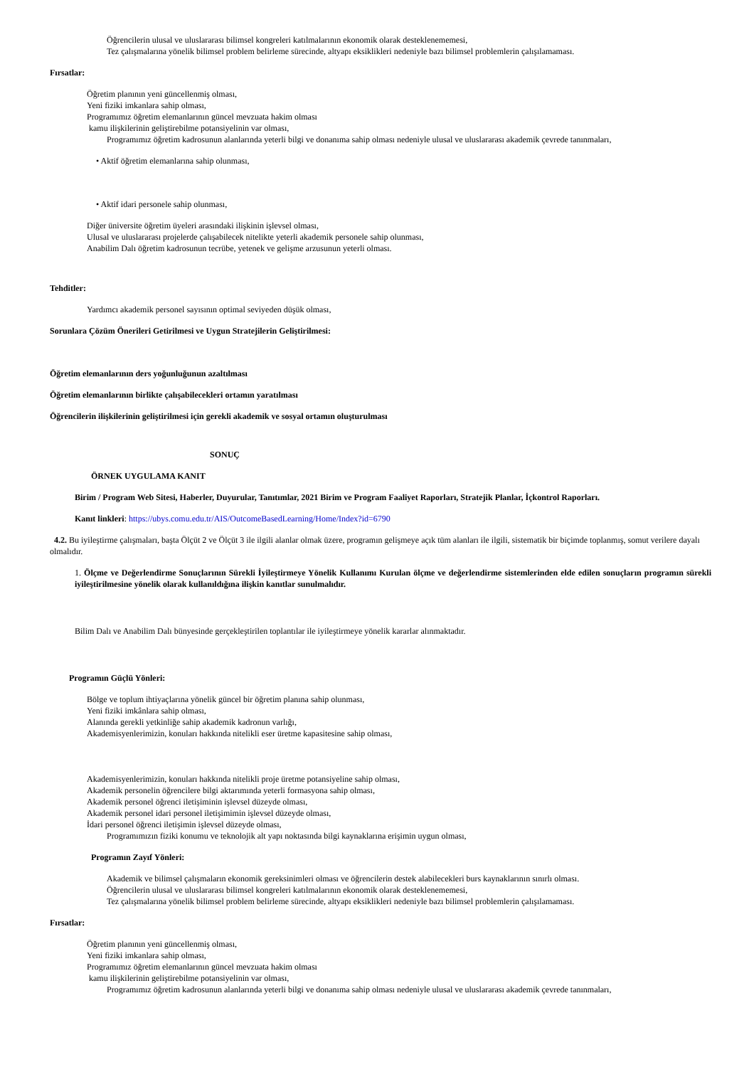Öğrencilerin ulusal ve uluslararası bilimsel kongreleri katılmalarının ekonomik olarak desteklenememesi,
Tez çalışmalarına yönelik bilimsel problem belirleme sürecinde, altyapı eksiklikleri nedeniyle bazı bilimsel problemlerin çalışılamaması.
Fırsatlar:
Öğretim planının yeni güncellenmiş olması,
Yeni fiziki imkanlara sahip olması,
Programımız öğretim elemanlarının güncel mevzuata hakim olması
kamu ilişkilerinin geliştirebilme potansiyelinin var olması,
Programımız öğretim kadrosunun alanlarında yeterli bilgi ve donanıma sahip olması nedeniyle ulusal ve uluslararası akademik çevrede tanınmaları,
• Aktif öğretim elemanlarına sahip olunması,
• Aktif idari personele sahip olunması,
Diğer üniversite öğretim üyeleri arasındaki ilişkinin işlevsel olması,
Ulusal ve uluslararası projelerde çalışabilecek nitelikte yeterli akademik personele sahip olunması,
Anabilim Dalı öğretim kadrosunun tecrübe, yetenek ve gelişme arzusunun yeterli olması.
Tehditler:
Yardımcı akademik personel sayısının optimal seviyeden düşük olması,
Sorunlara Çözüm Önerileri Getirilmesi ve Uygun Stratejilerin Geliştirilmesi:
Öğretim elemanlarının ders yoğunluğunun azaltılması
Öğretim elemanlarının birlikte çalışabilecekleri ortamın yaratılması
Öğrencilerin ilişkilerinin geliştirilmesi için gerekli akademik ve sosyal ortamın oluşturulması
SONUÇ
ÖRNEK UYGULAMA KANIT
Birim / Program Web Sitesi, Haberler, Duyurular, Tanıtımlar, 2021 Birim ve Program Faaliyet Raporları, Stratejik Planlar, İçkontrol Raporları.
Kanıt linkleri: https://ubys.comu.edu.tr/AIS/OutcomeBasedLearning/Home/Index?id=6790
4.2. Bu iyileştirme çalışmaları, başta Ölçüt 2 ve Ölçüt 3 ile ilgili alanlar olmak üzere, programın gelişmeye açık tüm alanları ile ilgili, sistematik bir biçimde toplanmış, somut verilere dayalı olmalıdır.
1. Ölçme ve Değerlendirme Sonuçlarının Sürekli İyileştirmeye Yönelik Kullanımı Kurulan ölçme ve değerlendirme sistemlerinden elde edilen sonuçların programın sürekli iyileştirilmesine yönelik olarak kullanıldığına ilişkin kanıtlar sunulmalıdır.
Bilim Dalı ve Anabilim Dalı bünyesinde gerçekleştirilen toplantılar ile iyileştirmeye yönelik kararlar alınmaktadır.
Programın Güçlü Yönleri:
Bölge ve toplum ihtiyaçlarına yönelik güncel bir öğretim planına sahip olunması,
Yeni fiziki imkânlara sahip olması,
Alanında gerekli yetkinliğe sahip akademik kadronun varlığı,
Akademisyenlerimizin, konuları hakkında nitelikli eser üretme kapasitesine sahip olması,
Akademisyenlerimizin, konuları hakkında nitelikli proje üretme potansiyeline sahip olması,
Akademik personelin öğrencilere bilgi aktarımında yeterli formasyona sahip olması,
Akademik personel öğrenci iletişiminin işlevsel düzeyde olması,
Akademik personel idari personel iletişimimin işlevsel düzeyde olması,
İdari personel öğrenci iletişimin işlevsel düzeyde olması,
Programımızın fiziki konumu ve teknolojik alt yapı noktasında bilgi kaynaklarına erişimin uygun olması,
Programın Zayıf Yönleri:
Akademik ve bilimsel çalışmaların ekonomik gereksinimleri olması ve öğrencilerin destek alabilecekleri burs kaynaklarının sınırlı olması.
Öğrencilerin ulusal ve uluslararası bilimsel kongreleri katılmalarının ekonomik olarak desteklenememesi,
Tez çalışmalarına yönelik bilimsel problem belirleme sürecinde, altyapı eksiklikleri nedeniyle bazı bilimsel problemlerin çalışılamaması.
Fırsatlar:
Öğretim planının yeni güncellenmiş olması,
Yeni fiziki imkanlara sahip olması,
Programımız öğretim elemanlarının güncel mevzuata hakim olması
kamu ilişkilerinin geliştirebilme potansiyelinin var olması,
Programımız öğretim kadrosunun alanlarında yeterli bilgi ve donanıma sahip olması nedeniyle ulusal ve uluslararası akademik çevrede tanınmaları,